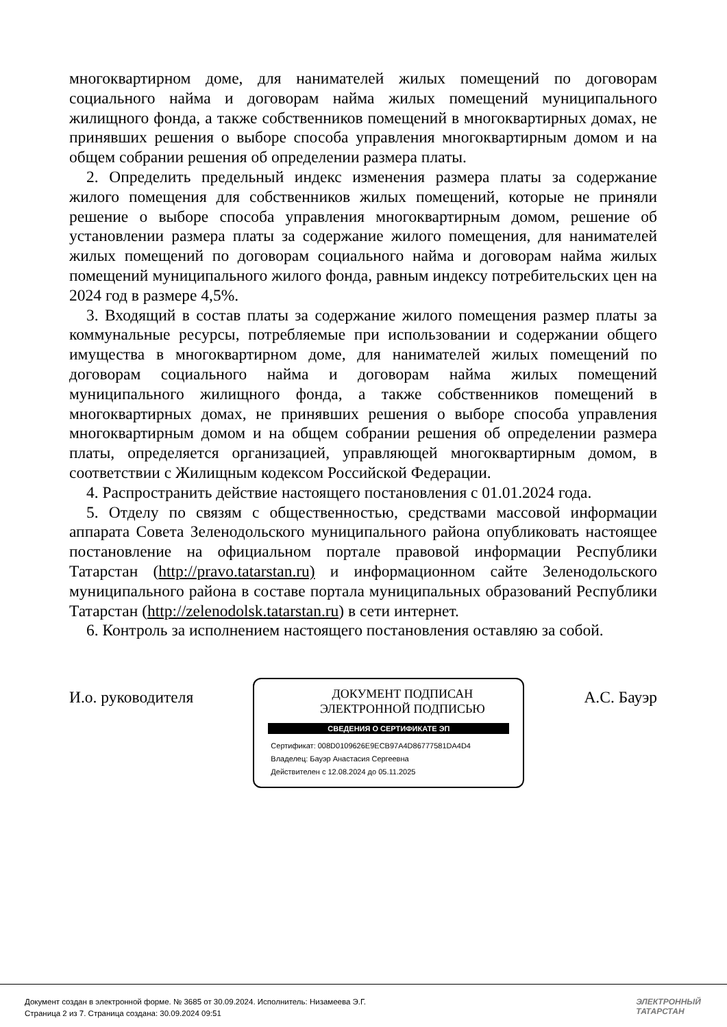многоквартирном доме, для нанимателей жилых помещений по договорам социального найма и договорам найма жилых помещений муниципального жилищного фонда, а также собственников помещений в многоквартирных домах, не принявших решения о выборе способа управления многоквартирным домом и на общем собрании решения об определении размера платы.
2. Определить предельный индекс изменения размера платы за содержание жилого помещения для собственников жилых помещений, которые не приняли решение о выборе способа управления многоквартирным домом, решение об установлении размера платы за содержание жилого помещения, для нанимателей жилых помещений по договорам социального найма и договорам найма жилых помещений муниципального жилого фонда, равным индексу потребительских цен на 2024 год в размере 4,5%.
3. Входящий в состав платы за содержание жилого помещения размер платы за коммунальные ресурсы, потребляемые при использовании и содержании общего имущества в многоквартирном доме, для нанимателей жилых помещений по договорам социального найма и договорам найма жилых помещений муниципального жилищного фонда, а также собственников помещений в многоквартирных домах, не принявших решения о выборе способа управления многоквартирным домом и на общем собрании решения об определении размера платы, определяется организацией, управляющей многоквартирным домом, в соответствии с Жилищным кодексом Российской Федерации.
4. Распространить действие настоящего постановления с 01.01.2024 года.
5. Отделу по связям с общественностью, средствами массовой информации аппарата Совета Зеленодольского муниципального района опубликовать настоящее постановление на официальном портале правовой информации Республики Татарстан (http://pravo.tatarstan.ru) и информационном сайте Зеленодольского муниципального района в составе портала муниципальных образований Республики Татарстан (http://zelenodolsk.tatarstan.ru) в сети интернет.
6. Контроль за исполнением настоящего постановления оставляю за собой.
И.о. руководителя
ДОКУМЕНТ ПОДПИСАН
ЭЛЕКТРОННОЙ ПОДПИСЬЮ
СВЕДЕНИЯ О СЕРТИФИКАТЕ ЭП
Сертификат: 008D0109626E9ECB97A4D86777581DA4D4
Владелец: Бауэр Анастасия Сергеевна
Действителен с 12.08.2024 до 05.11.2025
А.С. Бауэр
Документ создан в электронной форме. № 3685 от 30.09.2024. Исполнитель: Низамеева Э.Г.
Страница 2 из 7. Страница создана: 30.09.2024 09:51
ЭЛЕКТРОННЫЙ
ТАТАРСТАН